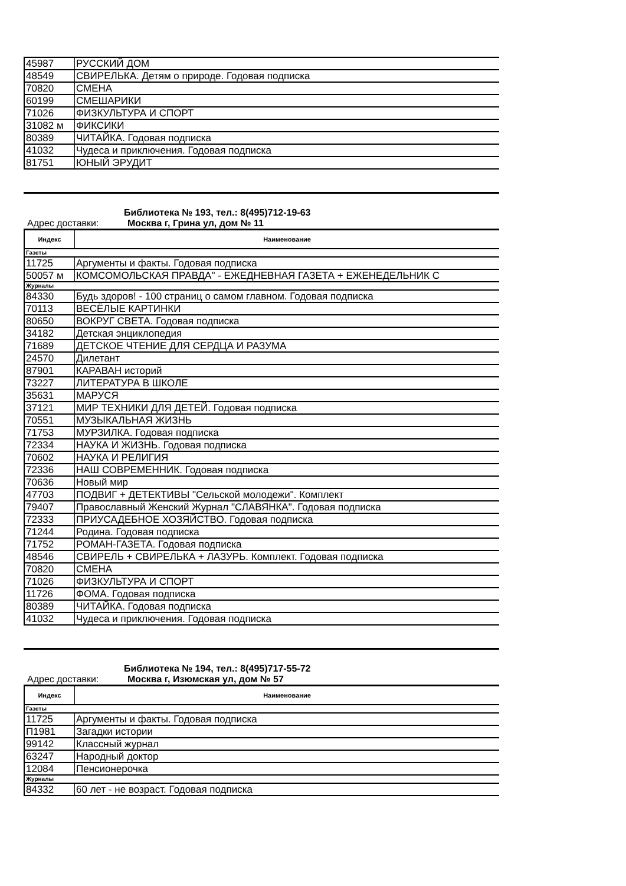| 45987 | РУССКИЙ ДОМ |
| 48549 | СВИРЕЛЬКА. Детям о природе. Годовая подписка |
| 70820 | СМЕНА |
| 60199 | СМЕШАРИКИ |
| 71026 | ФИЗКУЛЬТУРА И СПОРТ |
| 31082 м | ФИКСИКИ |
| 80389 | ЧИТАЙКА. Годовая подписка |
| 41032 | Чудеса и приключения. Годовая подписка |
| 81751 | ЮНЫЙ ЭРУДИТ |
Библиотека № 193, тел.: 8(495)712-19-63
Адрес доставки: Москва г, Грина ул, дом № 11
| Индекс | Наименование |
| --- | --- |
| Газеты | |
| 11725 | Аргументы и факты. Годовая подписка |
| 50057 м | КОМСОМОЛЬСКАЯ ПРАВДА" - ЕЖЕДНЕВНАЯ ГАЗЕТА + ЕЖЕНЕДЕЛЬНИК С |
| Журналы | |
| 84330 | Будь здоров! - 100 страниц о самом главном. Годовая подписка |
| 70113 | ВЕСЁЛЫЕ КАРТИНКИ |
| 80650 | ВОКРУГ СВЕТА. Годовая подписка |
| 34182 | Детская энциклопедия |
| 71689 | ДЕТСКОЕ ЧТЕНИЕ ДЛЯ СЕРДЦА И РАЗУМА |
| 24570 | Дилетант |
| 87901 | КАРАВАН историй |
| 73227 | ЛИТЕРАТУРА В ШКОЛЕ |
| 35631 | МАРУСЯ |
| 37121 | МИР ТЕХНИКИ ДЛЯ ДЕТЕЙ. Годовая подписка |
| 70551 | МУЗЫКАЛЬНАЯ ЖИЗНЬ |
| 71753 | МУРЗИЛКА. Годовая подписка |
| 72334 | НАУКА И ЖИЗНЬ. Годовая подписка |
| 70602 | НАУКА И РЕЛИГИЯ |
| 72336 | НАШ СОВРЕМЕННИК. Годовая подписка |
| 70636 | Новый мир |
| 47703 | ПОДВИГ + ДЕТЕКТИВЫ "Сельской молодежи". Комплект |
| 79407 | Православный Женский Журнал "СЛАВЯНКА". Годовая подписка |
| 72333 | ПРИУСАДЕБНОЕ ХОЗЯЙСТВО. Годовая подписка |
| 71244 | Родина. Годовая подписка |
| 71752 | РОМАН-ГАЗЕТА. Годовая подписка |
| 48546 | СВИРЕЛЬ + СВИРЕЛЬКА + ЛАЗУРЬ. Комплект. Годовая подписка |
| 70820 | СМЕНА |
| 71026 | ФИЗКУЛЬТУРА И СПОРТ |
| 11726 | ФОМА. Годовая подписка |
| 80389 | ЧИТАЙКА. Годовая подписка |
| 41032 | Чудеса и приключения. Годовая подписка |
Библиотека № 194, тел.: 8(495)717-55-72
Адрес доставки: Москва г, Изюмская ул, дом № 57
| Индекс | Наименование |
| --- | --- |
| Газеты | |
| 11725 | Аргументы и факты. Годовая подписка |
| П1981 | Загадки истории |
| 99142 | Классный журнал |
| 63247 | Народный доктор |
| 12084 | Пенсионерочка |
| Журналы | |
| 84332 | 60 лет - не возраст. Годовая подписка |